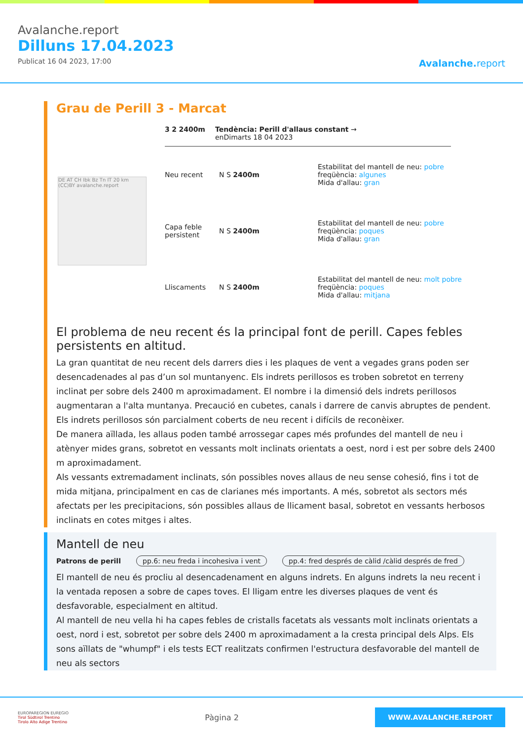Avalanche.report
Dilluns 17.04.2023
Publicat 16 04 2023, 17:00
Avalanche. report
Grau de Perill 3 - Marcat
3 2 2400m Tendència: Perill d'allaus constant →
enDimarts 18 04 2023
Neu recent N S 2400m
Estabilitat del mantell de neu: pobre
freqüència: algunes
Mida d'allau: gran
Capa feble persistent
N S 2400m
Estabilitat del mantell de neu: pobre
freqüència: poques
Mida d'allau: gran
Lliscaments N S 2400m
Estabilitat del mantell de neu: molt pobre
freqüència: poques
Mida d'allau: mitjana
DE AT CH Ibk Bz Tn IT 20 km (CC)BY avalanche.report
El problema de neu recent és la principal font de perill. Capes febles persistents en altitud.
La gran quantitat de neu recent dels darrers dies i les plaques de vent a vegades grans poden ser desencadenades al pas d’un sol muntanyenc. Els indrets perillosos es troben sobretot en terreny inclinat per sobre dels 2400 m aproximadament. El nombre i la dimensió dels indrets perillosos augmentaran a l'alta muntanya. Precaució en cubetes, canals i darrere de canvis abruptes de pendent. Els indrets perillosos són parcialment coberts de neu recent i difícils de reconèixer.
De manera aïllada, les allaus poden també arrossegar capes més profundes del mantell de neu i atènyer mides grans, sobretot en vessants molt inclinats orientats a oest, nord i est per sobre dels 2400 m aproximadament.
Als vessants extremadament inclinats, són possibles noves allaus de neu sense cohesió, fins i tot de mida mitjana, principalment en cas de clarianes més importants. A més, sobretot als sectors més afectats per les precipitacions, són possibles allaus de llicament basal, sobretot en vessants herbosos inclinats en cotes mitges i altes.
Mantell de neu
Patrons de perill pp.6: neu freda i incohesiva i vent pp.4: fred després de càlid /càlid després de fred
El mantell de neu és procliu al desencadenament en alguns indrets. En alguns indrets la neu recent i la ventada reposen a sobre de capes toves. El lligam entre les diverses plaques de vent és desfavorable, especialment en altitud.
Al mantell de neu vella hi ha capes febles de cristalls facetats als vessants molt inclinats orientats a oest, nord i est, sobretot per sobre dels 2400 m aproximadament a la cresta principal dels Alps. Els sons aïllats de "whumpf" i els tests ECT realitzats confirmen l'estructura desfavorable del mantell de neu als sectors
EUROPAREGION EUREGIO
Tirol Südtirol Trentino
Tirolo Alto Adige Trentino
Pàgina 2
WWW.AVALANCHE.REPORT